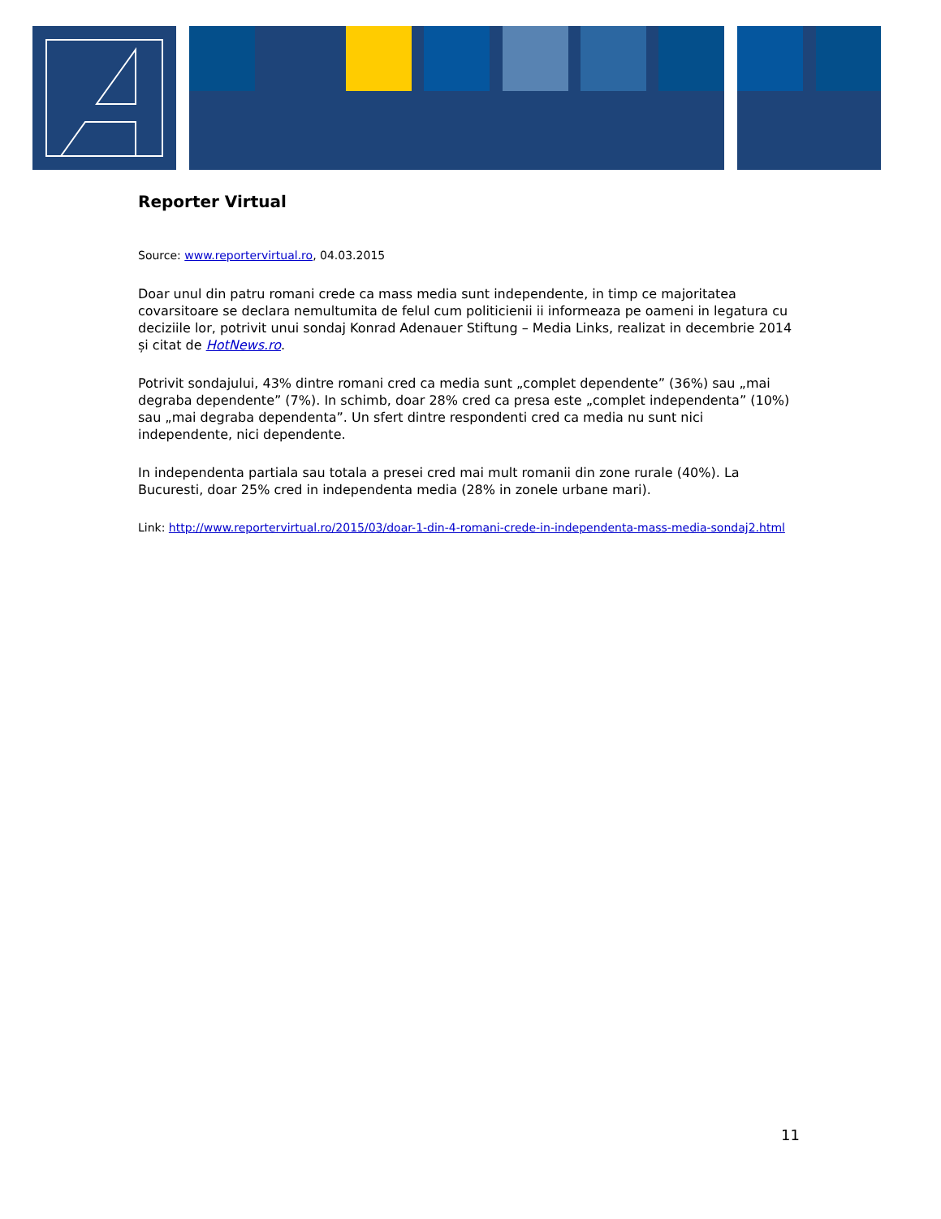Reporter Virtual
Source: www.reportervirtual.ro, 04.03.2015
Doar unul din patru romani crede ca mass media sunt independente, in timp ce majoritatea covarsitoare se declara nemultumita de felul cum politicienii ii informeaza pe oameni in legatura cu deciziile lor, potrivit unui sondaj Konrad Adenauer Stiftung – Media Links, realizat in decembrie 2014 și citat de HotNews.ro.
Potrivit sondajului, 43% dintre romani cred ca media sunt „complet dependente” (36%) sau „mai degraba dependente” (7%). In schimb, doar 28% cred ca presa este „complet independenta” (10%) sau „mai degraba dependenta”. Un sfert dintre respondenti cred ca media nu sunt nici independente, nici dependente.
In independenta partiala sau totala a presei cred mai mult romanii din zone rurale (40%). La Bucuresti, doar 25% cred in independenta media (28% in zonele urbane mari).
Link: http://www.reportervirtual.ro/2015/03/doar-1-din-4-romani-crede-in-independenta-mass-media-sondaj2.html
11